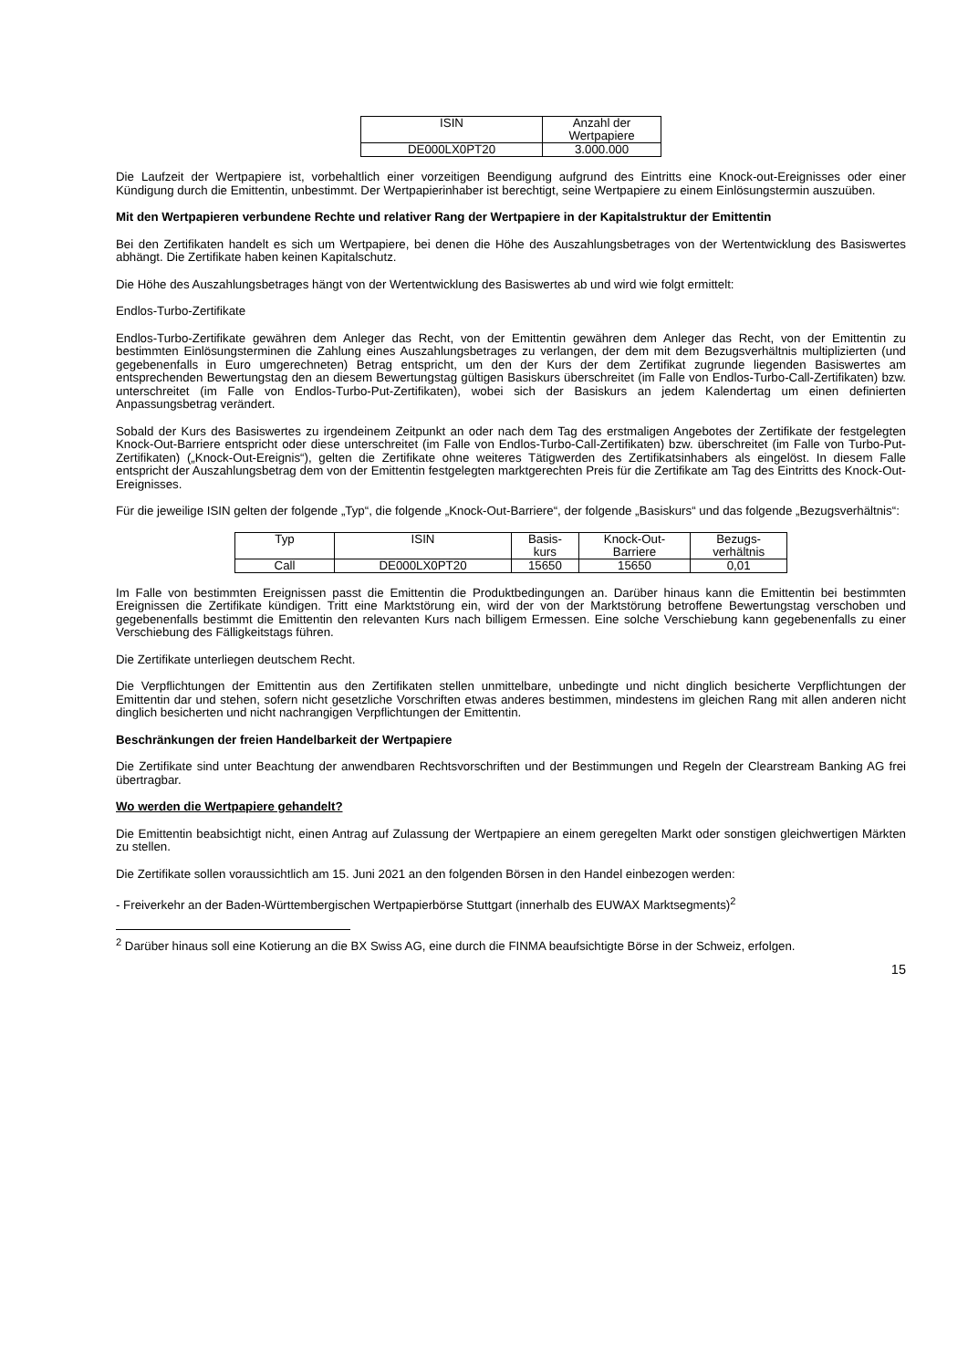| ISIN | Anzahl der Wertpapiere |
| --- | --- |
| DE000LX0PT20 | 3.000.000 |
Die Laufzeit der Wertpapiere ist, vorbehaltlich einer vorzeitigen Beendigung aufgrund des Eintritts eine Knock-out-Ereignisses oder einer Kündigung durch die Emittentin, unbestimmt. Der Wertpapierinhaber ist berechtigt, seine Wertpapiere zu einem Einlösungstermin auszuüben.
Mit den Wertpapieren verbundene Rechte und relativer Rang der Wertpapiere in der Kapitalstruktur der Emittentin
Bei den Zertifikaten handelt es sich um Wertpapiere, bei denen die Höhe des Auszahlungsbetrages von der Wertentwicklung des Basiswertes abhängt. Die Zertifikate haben keinen Kapitalschutz.
Die Höhe des Auszahlungsbetrages hängt von der Wertentwicklung des Basiswertes ab und wird wie folgt ermittelt:
Endlos-Turbo-Zertifikate
Endlos-Turbo-Zertifikate gewähren dem Anleger das Recht, von der Emittentin gewähren dem Anleger das Recht, von der Emittentin zu bestimmten Einlösungsterminen die Zahlung eines Auszahlungsbetrages zu verlangen, der dem mit dem Bezugsverhältnis multiplizierten (und gegebenenfalls in Euro umgerechneten) Betrag entspricht, um den der Kurs der dem Zertifikat zugrunde liegenden Basiswertes am entsprechenden Bewertungstag den an diesem Bewertungstag gültigen Basiskurs überschreitet (im Falle von Endlos-Turbo-Call-Zertifikaten) bzw. unterschreitet (im Falle von Endlos-Turbo-Put-Zertifikaten), wobei sich der Basiskurs an jedem Kalendertag um einen definierten Anpassungsbetrag verändert.
Sobald der Kurs des Basiswertes zu irgendeinem Zeitpunkt an oder nach dem Tag des erstmaligen Angebotes der Zertifikate der festgelegten Knock-Out-Barriere entspricht oder diese unterschreitet (im Falle von Endlos-Turbo-Call-Zertifikaten) bzw. überschreitet (im Falle von Turbo-Put-Zertifikaten) („Knock-Out-Ereignis“), gelten die Zertifikate ohne weiteres Tätigwerden des Zertifikatsinhabers als eingelöst. In diesem Falle entspricht der Auszahlungsbetrag dem von der Emittentin festgelegten marktgerechten Preis für die Zertifikate am Tag des Eintritts des Knock-Out-Ereignisses.
Für die jeweilige ISIN gelten der folgende „Typ“, die folgende „Knock-Out-Barriere“, der folgende „Basiskurs“ und das folgende „Bezugsverhältnis“:
| Typ | ISIN | Basis- kurs | Knock-Out- Barriere | Bezugs- verhältnis |
| --- | --- | --- | --- | --- |
| Call | DE000LX0PT20 | 15650 | 15650 | 0,01 |
Im Falle von bestimmten Ereignissen passt die Emittentin die Produktbedingungen an. Darüber hinaus kann die Emittentin bei bestimmten Ereignissen die Zertifikate kündigen. Tritt eine Marktstörung ein, wird der von der Marktstörung betroffene Bewertungstag verschoben und gegebenenfalls bestimmt die Emittentin den relevanten Kurs nach billigem Ermessen. Eine solche Verschiebung kann gegebenenfalls zu einer Verschiebung des Fälligkeitstags führen.
Die Zertifikate unterliegen deutschem Recht.
Die Verpflichtungen der Emittentin aus den Zertifikaten stellen unmittelbare, unbedingte und nicht dinglich besicherte Verpflichtungen der Emittentin dar und stehen, sofern nicht gesetzliche Vorschriften etwas anderes bestimmen, mindestens im gleichen Rang mit allen anderen nicht dinglich besicherten und nicht nachrangigen Verpflichtungen der Emittentin.
Beschränkungen der freien Handelbarkeit der Wertpapiere
Die Zertifikate sind unter Beachtung der anwendbaren Rechtsvorschriften und der Bestimmungen und Regeln der Clearstream Banking AG frei übertragbar.
Wo werden die Wertpapiere gehandelt?
Die Emittentin beabsichtigt nicht, einen Antrag auf Zulassung der Wertpapiere an einem geregelten Markt oder sonstigen gleichwertigen Märkten zu stellen.
Die Zertifikate sollen voraussichtlich am 15. Juni 2021 an den folgenden Börsen in den Handel einbezogen werden:
- Freiverkehr an der Baden-Württembergischen Wertpapierbörse Stuttgart (innerhalb des EUWAX Marktsegments)<sup>2</sup>
<sup>2</sup> Darüber hinaus soll eine Kotierung an die BX Swiss AG, eine durch die FINMA beaufsichtigte Börse in der Schweiz, erfolgen.
15